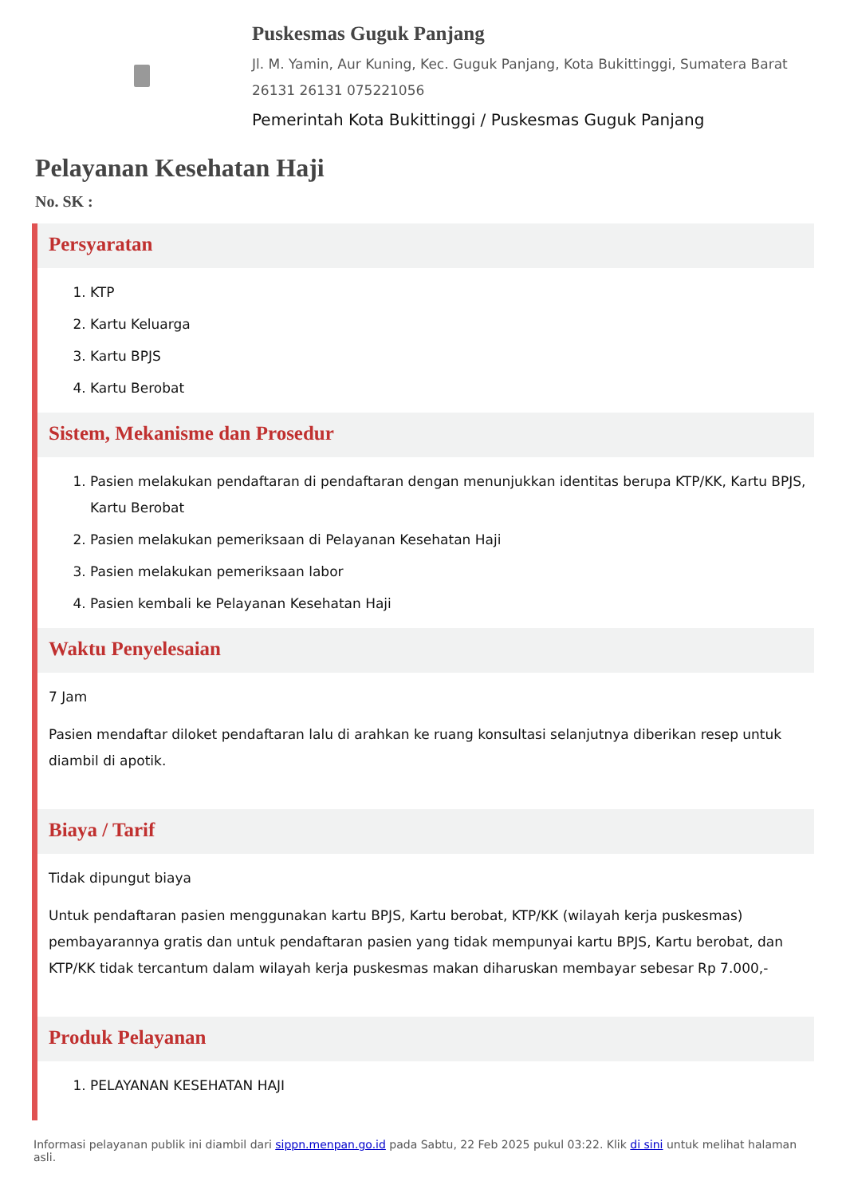Puskesmas Guguk Panjang
Jl. M. Yamin, Aur Kuning, Kec. Guguk Panjang, Kota Bukittinggi, Sumatera Barat 26131 26131 075221056
Pemerintah Kota Bukittinggi / Puskesmas Guguk Panjang
Pelayanan Kesehatan Haji
No. SK :
Persyaratan
1. KTP
2. Kartu Keluarga
3. Kartu BPJS
4. Kartu Berobat
Sistem, Mekanisme dan Prosedur
1. Pasien melakukan pendaftaran di pendaftaran dengan menunjukkan identitas berupa KTP/KK, Kartu BPJS, Kartu Berobat
2. Pasien melakukan pemeriksaan di Pelayanan Kesehatan Haji
3. Pasien melakukan pemeriksaan labor
4. Pasien kembali ke Pelayanan Kesehatan Haji
Waktu Penyelesaian
7 Jam
Pasien mendaftar diloket pendaftaran lalu di arahkan ke ruang konsultasi selanjutnya diberikan resep untuk diambil di apotik.
Biaya / Tarif
Tidak dipungut biaya
Untuk pendaftaran pasien menggunakan kartu BPJS, Kartu berobat, KTP/KK (wilayah kerja puskesmas) pembayarannya gratis dan untuk pendaftaran pasien yang tidak mempunyai kartu BPJS, Kartu berobat, dan KTP/KK tidak tercantum dalam wilayah kerja puskesmas makan diharuskan membayar sebesar Rp 7.000,-
Produk Pelayanan
1. PELAYANAN KESEHATAN HAJI
Informasi pelayanan publik ini diambil dari sippn.menpan.go.id pada Sabtu, 22 Feb 2025 pukul 03:22. Klik di sini untuk melihat halaman asli.